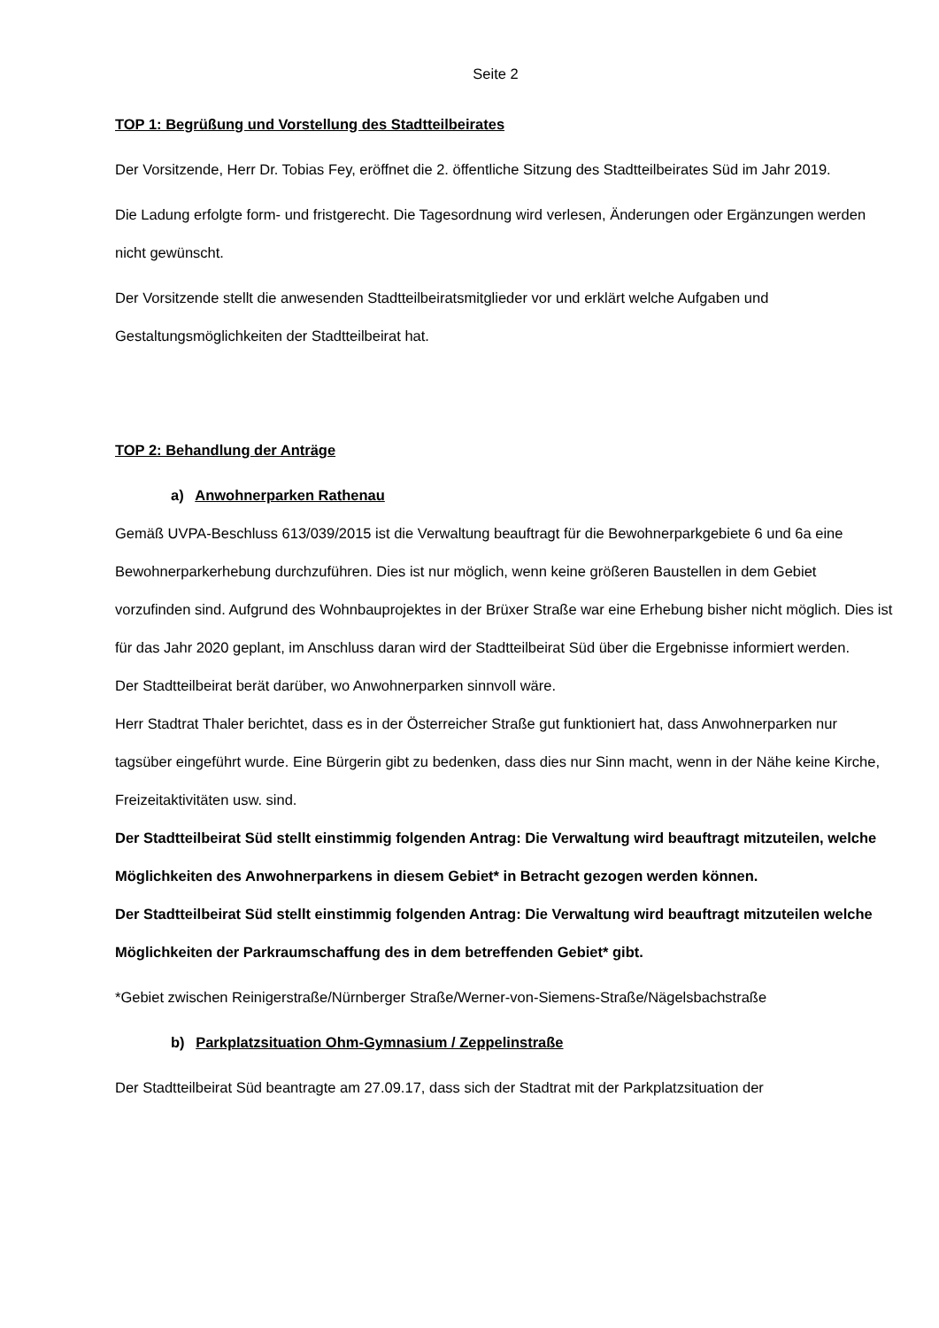Seite 2
TOP 1: Begrüßung und Vorstellung des Stadtteilbeirates
Der Vorsitzende, Herr Dr. Tobias Fey, eröffnet die 2. öffentliche Sitzung des Stadtteilbeirates Süd im Jahr 2019.
Die Ladung erfolgte form- und fristgerecht. Die Tagesordnung wird verlesen, Änderungen oder Ergänzungen werden nicht gewünscht.
Der Vorsitzende stellt die anwesenden Stadtteilbeiratsmitglieder vor und erklärt welche Aufgaben und Gestaltungsmöglichkeiten der Stadtteilbeirat hat.
TOP 2: Behandlung der Anträge
a) Anwohnerparken Rathenau
Gemäß UVPA-Beschluss 613/039/2015 ist die Verwaltung beauftragt für die Bewohnerparkgebiete 6 und 6a eine Bewohnerparkerhebung durchzuführen. Dies ist nur möglich, wenn keine größeren Baustellen in dem Gebiet vorzufinden sind. Aufgrund des Wohnbauprojektes in der Brüxer Straße war eine Erhebung bisher nicht möglich. Dies ist für das Jahr 2020 geplant, im Anschluss daran wird der Stadtteilbeirat Süd über die Ergebnisse informiert werden.
Der Stadtteilbeirat berät darüber, wo Anwohnerparken sinnvoll wäre.
Herr Stadtrat Thaler berichtet, dass es in der Österreicher Straße gut funktioniert hat, dass Anwohnerparken nur tagsüber eingeführt wurde. Eine Bürgerin gibt zu bedenken, dass dies nur Sinn macht, wenn in der Nähe keine Kirche, Freizeitaktivitäten usw. sind.
Der Stadtteilbeirat Süd stellt einstimmig folgenden Antrag: Die Verwaltung wird beauftragt mitzuteilen, welche Möglichkeiten des Anwohnerparkens in diesem Gebiet* in Betracht gezogen werden können.
Der Stadtteilbeirat Süd stellt einstimmig folgenden Antrag: Die Verwaltung wird beauftragt mitzuteilen welche Möglichkeiten der Parkraumschaffung des in dem betreffenden Gebiet* gibt.
*Gebiet zwischen Reinigerstraße/Nürnberger Straße/Werner-von-Siemens-Straße/Nägelsbachstraße
b) Parkplatzsituation Ohm-Gymnasium / Zeppelinstraße
Der Stadtteilbeirat Süd beantragte am 27.09.17, dass sich der Stadtrat mit der Parkplatzsituation der